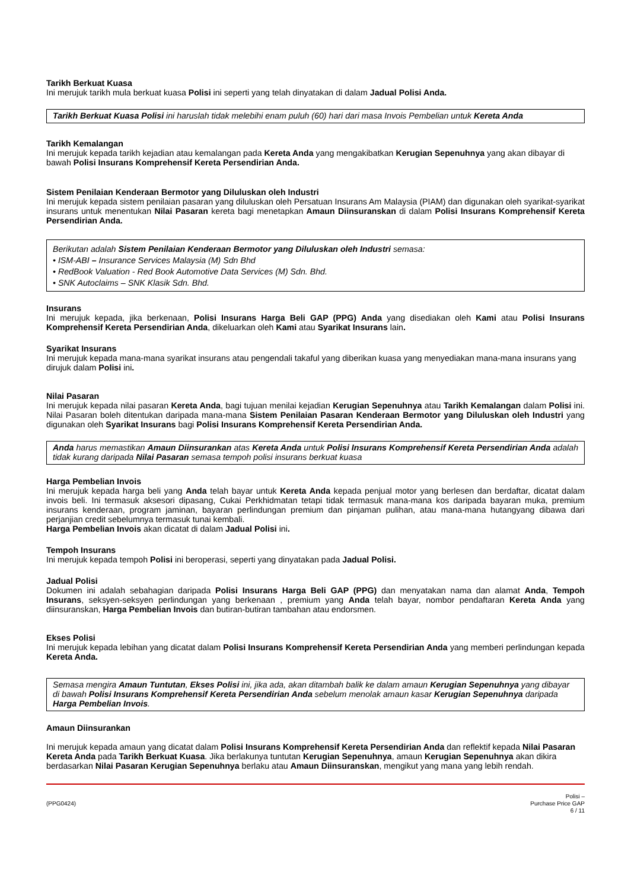Tarikh Berkuat Kuasa
Ini merujuk tarikh mula berkuat kuasa Polisi ini seperti yang telah dinyatakan di dalam Jadual Polisi Anda.
Tarikh Berkuat Kuasa Polisi ini haruslah tidak melebihi enam puluh (60) hari dari masa Invois Pembelian untuk Kereta Anda
Tarikh Kemalangan
Ini merujuk kepada tarikh kejadian atau kemalangan pada Kereta Anda yang mengakibatkan Kerugian Sepenuhnya yang akan dibayar di bawah Polisi Insurans Komprehensif Kereta Persendirian Anda.
Sistem Penilaian Kenderaan Bermotor yang Diluluskan oleh Industri
Ini merujuk kepada sistem penilaian pasaran yang diluluskan oleh Persatuan Insurans Am Malaysia (PIAM) dan digunakan oleh syarikat-syarikat insurans untuk menentukan Nilai Pasaran kereta bagi menetapkan Amaun Diinsuranskan di dalam Polisi Insurans Komprehensif Kereta Persendirian Anda.
Berikutan adalah Sistem Penilaian Kenderaan Bermotor yang Diluluskan oleh Industri semasa:
• ISM-ABI – Insurance Services Malaysia (M) Sdn Bhd
• RedBook Valuation - Red Book Automotive Data Services (M) Sdn. Bhd.
• SNK Autoclaims – SNK Klasik Sdn. Bhd.
Insurans
Ini merujuk kepada, jika berkenaan, Polisi Insurans Harga Beli GAP (PPG) Anda yang disediakan oleh Kami atau Polisi Insurans Komprehensif Kereta Persendirian Anda, dikeluarkan oleh Kami atau Syarikat Insurans lain.
Syarikat Insurans
Ini merujuk kepada mana-mana syarikat insurans atau pengendali takaful yang diberikan kuasa yang menyediakan mana-mana insurans yang dirujuk dalam Polisi ini.
Nilai Pasaran
Ini merujuk kepada nilai pasaran Kereta Anda, bagi tujuan menilai kejadian Kerugian Sepenuhnya atau Tarikh Kemalangan dalam Polisi ini. Nilai Pasaran boleh ditentukan daripada mana-mana Sistem Penilaian Pasaran Kenderaan Bermotor yang Diluluskan oleh Industri yang digunakan oleh Syarikat Insurans bagi Polisi Insurans Komprehensif Kereta Persendirian Anda.
Anda harus memastikan Amaun Diinsurankan atas Kereta Anda untuk Polisi Insurans Komprehensif Kereta Persendirian Anda adalah tidak kurang daripada Nilai Pasaran semasa tempoh polisi insurans berkuat kuasa
Harga Pembelian Invois
Ini merujuk kepada harga beli yang Anda telah bayar untuk Kereta Anda kepada penjual motor yang berlesen dan berdaftar, dicatat dalam invois beli. Ini termasuk aksesori dipasang, Cukai Perkhidmatan tetapi tidak termasuk mana-mana kos daripada bayaran muka, premium insurans kenderaan, program jaminan, bayaran perlindungan premium dan pinjaman pulihan, atau mana-mana hutangyang dibawa dari perjanjian credit sebelumnya termasuk tunai kembali.
Harga Pembelian Invois akan dicatat di dalam Jadual Polisi ini.
Tempoh Insurans
Ini merujuk kepada tempoh Polisi ini beroperasi, seperti yang dinyatakan pada Jadual Polisi.
Jadual Polisi
Dokumen ini adalah sebahagian daripada Polisi Insurans Harga Beli GAP (PPG) dan menyatakan nama dan alamat Anda, Tempoh Insurans, seksyen-seksyen perlindungan yang berkenaan , premium yang Anda telah bayar, nombor pendaftaran Kereta Anda yang diinsuranskan, Harga Pembelian Invois dan butiran-butiran tambahan atau endorsmen.
Ekses Polisi
Ini merujuk kepada lebihan yang dicatat dalam Polisi Insurans Komprehensif Kereta Persendirian Anda yang memberi perlindungan kepada Kereta Anda.
Semasa mengira Amaun Tuntutan, Ekses Polisi ini, jika ada, akan ditambah balik ke dalam amaun Kerugian Sepenuhnya yang dibayar di bawah Polisi Insurans Komprehensif Kereta Persendirian Anda sebelum menolak amaun kasar Kerugian Sepenuhnya daripada Harga Pembelian Invois.
Amaun Diinsurankan
Ini merujuk kepada amaun yang dicatat dalam Polisi Insurans Komprehensif Kereta Persendirian Anda dan reflektif kepada Nilai Pasaran Kereta Anda pada Tarikh Berkuat Kuasa. Jika berlakunya tuntutan Kerugian Sepenuhnya, amaun Kerugian Sepenuhnya akan dikira berdasarkan Nilai Pasaran Kerugian Sepenuhnya berlaku atau Amaun Diinsuranskan, mengikut yang mana yang lebih rendah.
(PPG0424)
Polisi –
Purchase Price GAP
6 / 11